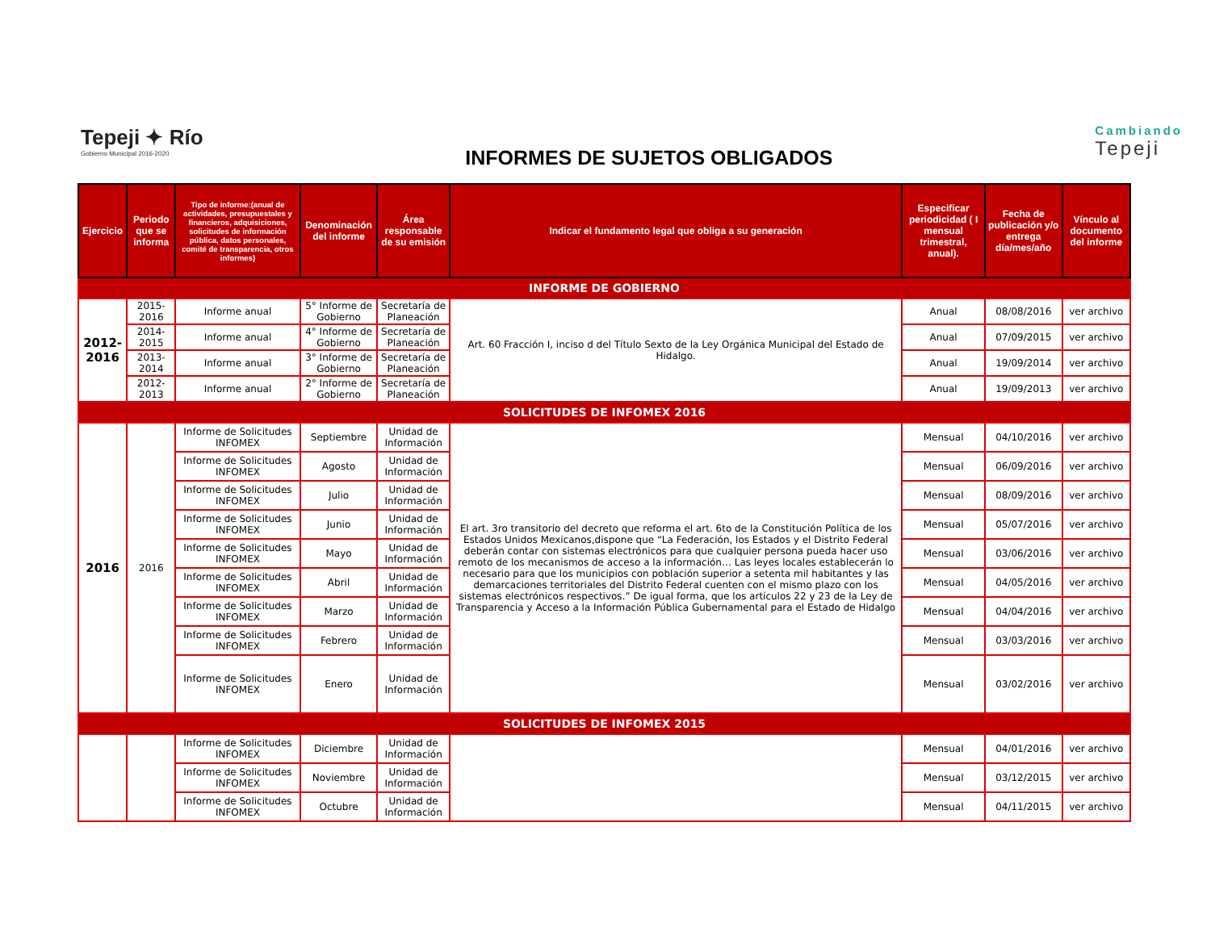Tepeji ✦ Río
Gobierno Municipal 2016-2020
INFORMES DE SUJETOS OBLIGADOS
Cambiando
Tepeji
| Ejercicio | Periodo que se informa | Tipo de informe:(anual de actividades, presupuestales y financieros, adquisiciones, solicitudes de información pública, datos personales, comité de transparencia, otros informes) | Denominación del informe | Área responsable de su emisión | Indicar el fundamento legal que obliga a su generación | Especificar periodicidad ( I mensual trimestral, anual). | Fecha de publicación y/o entrega día/mes/año | Vínculo al documento del informe |
| --- | --- | --- | --- | --- | --- | --- | --- | --- |
| INFORME DE GOBIERNO | | | | | | | | |
| 2012-2016 | 2015-2016 | Informe anual | 5° Informe de Gobierno | Secretaría de Planeación | Art. 60 Fracción I, inciso d del Título Sexto de la Ley Orgánica Municipal del Estado de Hidalgo. | Anual | 08/08/2016 | ver archivo |
| | 2014-2015 | Informe anual | 4° Informe de Gobierno | Secretaría de Planeación | | Anual | 07/09/2015 | ver archivo |
| | 2013-2014 | Informe anual | 3° Informe de Gobierno | Secretaría de Planeación | | Anual | 19/09/2014 | ver archivo |
| | 2012-2013 | Informe anual | 2° Informe de Gobierno | Secretaría de Planeación | | Anual | 19/09/2013 | ver archivo |
| SOLICITUDES DE INFOMEX 2016 | | | | | | | | |
| 2016 | 2016 | Informe de Solicitudes INFOMEX | Septiembre | Unidad de Información | El art. 3ro transitorio del decreto que reforma el art. 6to de la Constitución Política de los Estados Unidos Mexicanos,dispone que “La Federación, los Estados y el Distrito Federal deberán contar con sistemas electrónicos para que cualquier persona pueda hacer uso remoto de los mecanismos de acceso a la información… Las leyes locales establecerán lo necesario para que los municipios con población superior a setenta mil habitantes y las demarcaciones territoriales del Distrito Federal cuenten con el mismo plazo con los sistemas electrónicos respectivos.” De igual forma, que los artículos 22 y 23 de la Ley de Transparencia y Acceso a la Información Pública Gubernamental para el Estado de Hidalgo | Mensual | 04/10/2016 | ver archivo |
| | | Informe de Solicitudes INFOMEX | Agosto | Unidad de Información | | Mensual | 06/09/2016 | ver archivo |
| | | Informe de Solicitudes INFOMEX | Julio | Unidad de Información | | Mensual | 08/09/2016 | ver archivo |
| | | Informe de Solicitudes INFOMEX | Junio | Unidad de Información | | Mensual | 05/07/2016 | ver archivo |
| | | Informe de Solicitudes INFOMEX | Mayo | Unidad de Información | | Mensual | 03/06/2016 | ver archivo |
| | | Informe de Solicitudes INFOMEX | Abril | Unidad de Información | | Mensual | 04/05/2016 | ver archivo |
| | | Informe de Solicitudes INFOMEX | Marzo | Unidad de Información | | Mensual | 04/04/2016 | ver archivo |
| | | Informe de Solicitudes INFOMEX | Febrero | Unidad de Información | | Mensual | 03/03/2016 | ver archivo |
| | | Informe de Solicitudes INFOMEX | Enero | Unidad de Información | | Mensual | 03/02/2016 | ver archivo |
| SOLICITUDES DE INFOMEX 2015 | | | | | | | | |
| | | Informe de Solicitudes INFOMEX | Diciembre | Unidad de Información | | Mensual | 04/01/2016 | ver archivo |
| | | Informe de Solicitudes INFOMEX | Noviembre | Unidad de Información | | Mensual | 03/12/2015 | ver archivo |
| | | Informe de Solicitudes INFOMEX | Octubre | Unidad de Información | | Mensual | 04/11/2015 | ver archivo |